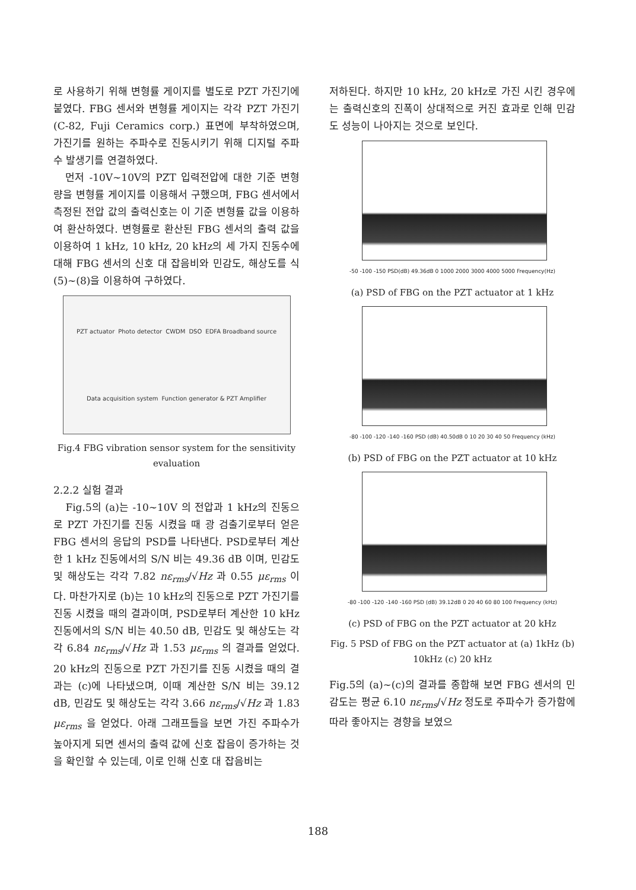로 사용하기 위해 변형률 게이지를 별도로 PZT 가진기에 붙였다. FBG 센서와 변형률 게이지는 각각 PZT 가진기(C-82, Fuji Ceramics corp.) 표면에 부착하였으며, 가진기를 원하는 주파수로 진동시키기 위해 디지털 주파수 발생기를 연결하였다.
먼저 -10V~10V의 PZT 입력전압에 대한 기준 변형량을 변형률 게이지를 이용해서 구했으며, FBG 센서에서 측정된 전압 값의 출력신호는 이 기준 변형률 값을 이용하여 환산하였다. 변형률로 환산된 FBG 센서의 출력 값을 이용하여 1 kHz, 10 kHz, 20 kHz의 세 가지 진동수에 대해 FBG 센서의 신호 대 잡음비와 민감도, 해상도를 식 (5)~(8)을 이용하여 구하였다.
PZT actuator Photo detector CWDM DSO EDFA Broadband source Data acquisition system Function generator & PZT Amplifier
Fig.4 FBG vibration sensor system for the sensitivity evaluation
2.2.2 실험 결과
Fig.5의 (a)는 -10~10V 의 전압과 1 kHz의 진동으로 PZT 가진기를 진동 시켰을 때 광 검출기로부터 얻은 FBG 센서의 응답의 PSD를 나타낸다. PSD로부터 계산한 1 kHz 진동에서의 S/N 비는 49.36 dB 이며, 민감도 및 해상도는 각각 7.82 nε<sub>rms</sub>/√Hz 과 0.55 με<sub>rms</sub> 이다. 마찬가지로 (b)는 10 kHz의 진동으로 PZT 가진기를 진동 시켰을 때의 결과이며, PSD로부터 계산한 10 kHz 진동에서의 S/N 비는 40.50 dB, 민감도 및 해상도는 각각 6.84 nε<sub>rms</sub>/√Hz 과 1.53 με<sub>rms</sub> 의 결과를 얻었다. 20 kHz의 진동으로 PZT 가진기를 진동 시켰을 때의 결과는 (c)에 나타냈으며, 이때 계산한 S/N 비는 39.12 dB, 민감도 및 해상도는 각각 3.66 nε<sub>rms</sub>/√Hz 과 1.83 με<sub>rms</sub> 을 얻었다. 아래 그래프들을 보면 가진 주파수가 높아지게 되면 센서의 출력 값에 신호 잡음이 증가하는 것을 확인할 수 있는데, 이로 인해 신호 대 잡음비는
저하된다. 하지만 10 kHz, 20 kHz로 가진 시킨 경우에는 출력신호의 진폭이 상대적으로 커진 효과로 인해 민감도 성능이 나아지는 것으로 보인다.
-50 -100 -150 PSD(dB) 49.36dB 0 1000 2000 3000 4000 5000 Frequency(Hz)
(a) PSD of FBG on the PZT actuator at 1 kHz
-80 -100 -120 -140 -160 PSD (dB) 40.50dB 0 10 20 30 40 50 Frequency (kHz)
(b) PSD of FBG on the PZT actuator at 10 kHz
-80 -100 -120 -140 -160 PSD (dB) 39.12dB 0 20 40 60 80 100 Frequency (kHz)
(c) PSD of FBG on the PZT actuator at 20 kHz
Fig. 5 PSD of FBG on the PZT actuator at (a) 1kHz (b) 10kHz (c) 20 kHz
Fig.5의 (a)~(c)의 결과를 종합해 보면 FBG 센서의 민감도는 평균 6.10 nε<sub>rms</sub>/√Hz 정도로 주파수가 증가함에 따라 좋아지는 경향을 보였으
188